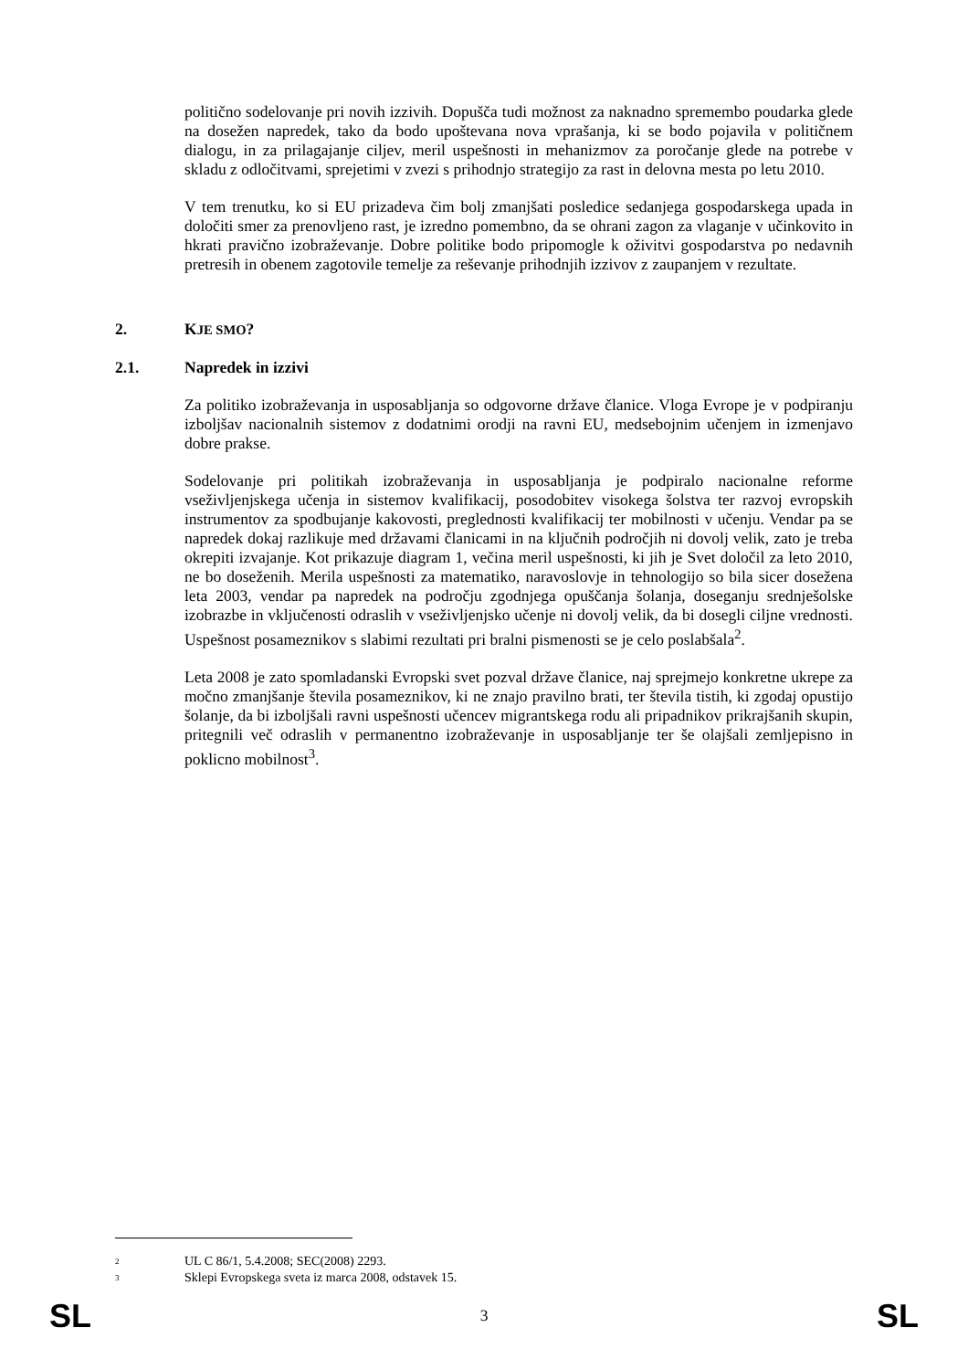politično sodelovanje pri novih izzivih. Dopušča tudi možnost za naknadno spremembo poudarka glede na dosežen napredek, tako da bodo upoštevana nova vprašanja, ki se bodo pojavila v političnem dialogu, in za prilagajanje ciljev, meril uspešnosti in mehanizmov za poročanje glede na potrebe v skladu z odločitvami, sprejetimi v zvezi s prihodnjo strategijo za rast in delovna mesta po letu 2010.
V tem trenutku, ko si EU prizadeva čim bolj zmanjšati posledice sedanjega gospodarskega upada in določiti smer za prenovljeno rast, je izredno pomembno, da se ohrani zagon za vlaganje v učinkovito in hkrati pravično izobraževanje. Dobre politike bodo pripomogle k oživitvi gospodarstva po nedavnih pretresih in obenem zagotovile temelje za reševanje prihodnjih izzivov z zaupanjem v rezultate.
2. KJE SMO?
2.1. Napredek in izzivi
Za politiko izobraževanja in usposabljanja so odgovorne države članice. Vloga Evrope je v podpiranju izboljšav nacionalnih sistemov z dodatnimi orodji na ravni EU, medsebojnim učenjem in izmenjavo dobre prakse.
Sodelovanje pri politikah izobraževanja in usposabljanja je podpiralo nacionalne reforme vseživljenjskega učenja in sistemov kvalifikacij, posodobitev visokega šolstva ter razvoj evropskih instrumentov za spodbujanje kakovosti, preglednosti kvalifikacij ter mobilnosti v učenju. Vendar pa se napredek dokaj razlikuje med državami članicami in na ključnih področjih ni dovolj velik, zato je treba okrepiti izvajanje. Kot prikazuje diagram 1, večina meril uspešnosti, ki jih je Svet določil za leto 2010, ne bo doseženih. Merila uspešnosti za matematiko, naravoslovje in tehnologijo so bila sicer dosežena leta 2003, vendar pa napredek na področju zgodnjega opuščanja šolanja, doseganju srednješolske izobrazbe in vključenosti odraslih v vseživljenjsko učenje ni dovolj velik, da bi dosegli ciljne vrednosti. Uspešnost posameznikov s slabimi rezultati pri bralni pismenosti se je celo poslabšala<sup>2</sup>.
Leta 2008 je zato spomladanski Evropski svet pozval države članice, naj sprejmejo konkretne ukrepe za močno zmanjšanje števila posameznikov, ki ne znajo pravilno brati, ter števila tistih, ki zgodaj opustijo šolanje, da bi izboljšali ravni uspešnosti učencev migrantskega rodu ali pripadnikov prikrajšanih skupin, pritegnili več odraslih v permanentno izobraževanje in usposabljanje ter še olajšali zemljepisno in poklicno mobilnost<sup>3</sup>.
<sup>2</sup> UL C 86/1, 5.4.2008; SEC(2008) 2293.
<sup>3</sup> Sklepi Evropskega sveta iz marca 2008, odstavek 15.
SL 3 SL